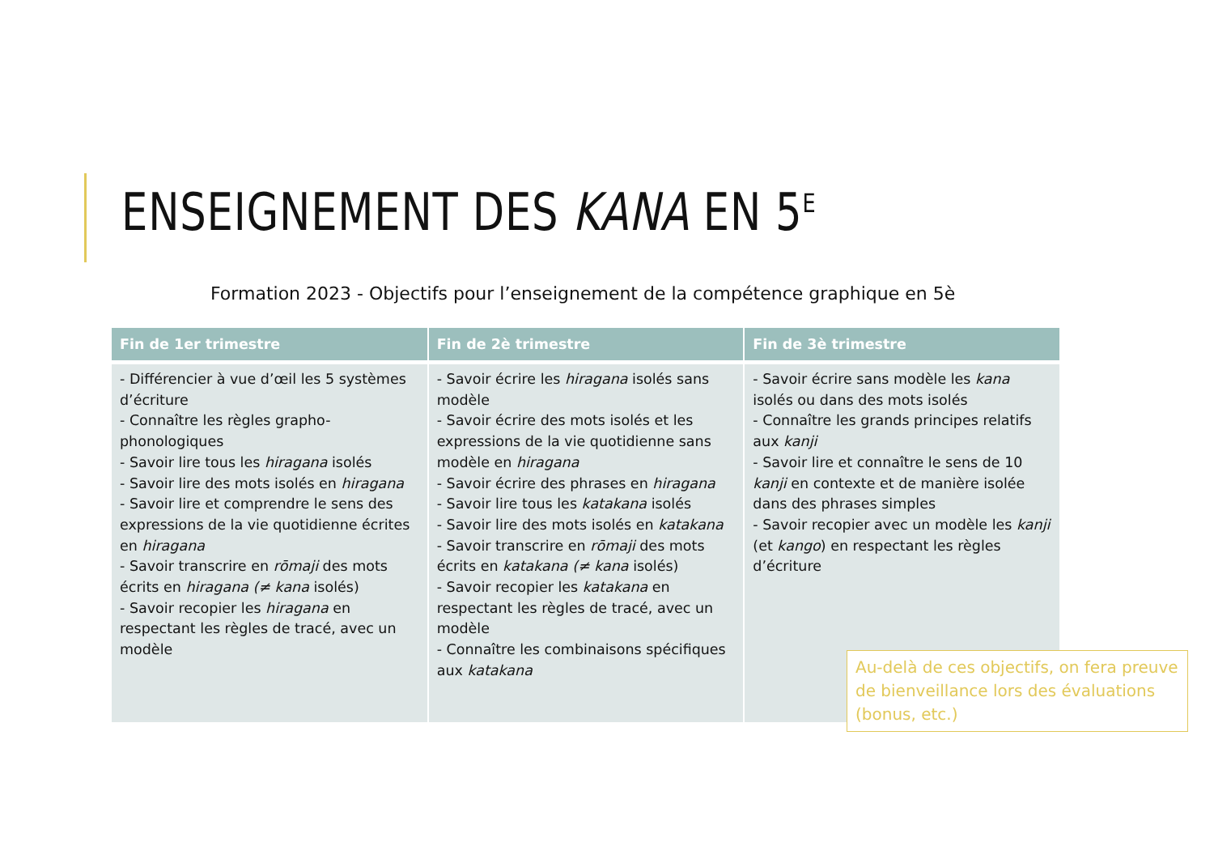ENSEIGNEMENT DES KANA EN 5<sup>E</sup>
Formation 2023 - Objectifs pour l’enseignement de la compétence graphique en 5è
| Fin de 1er trimestre | Fin de 2è trimestre | Fin de 3è trimestre |
| --- | --- | --- |
| - Différencier à vue d’œil les 5 systèmes d’écriture - Connaître les règles grapho-phonologiques - Savoir lire tous les hiragana isolés - Savoir lire des mots isolés en hiragana - Savoir lire et comprendre le sens des expressions de la vie quotidienne écrites en hiragana - Savoir transcrire en rōmaji des mots écrits en hiragana (≠ kana isolés) - Savoir recopier les hiragana en respectant les règles de tracé, avec un modèle | - Savoir écrire les hiragana isolés sans modèle - Savoir écrire des mots isolés et les expressions de la vie quotidienne sans modèle en hiragana - Savoir écrire des phrases en hiragana - Savoir lire tous les katakana isolés - Savoir lire des mots isolés en katakana - Savoir transcrire en rōmaji des mots écrits en katakana (≠ kana isolés) - Savoir recopier les katakana en respectant les règles de tracé, avec un modèle - Connaître les combinaisons spécifiques aux katakana | - Savoir écrire sans modèle les kana isolés ou dans des mots isolés - Connaître les grands principes relatifs aux kanji - Savoir lire et connaître le sens de 10 kanji en contexte et de manière isolée dans des phrases simples - Savoir recopier avec un modèle les kanji (et kango ) en respectant les règles d’écriture |
Au-delà de ces objectifs, on fera preuve de bienveillance lors des évaluations (bonus, etc.)